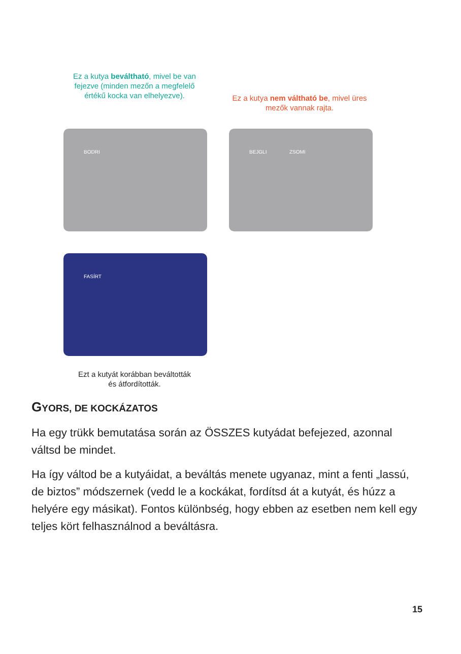Ez a kutya beváltható, mivel be van fejezve (minden mezőn a megfelelő értékű kocka van elhelyezve).
Ez a kutya nem váltható be, mivel üres mezők vannak rajta.
BODRI BEJGLI ZSOMI
FASÍRT
Ezt a kutyát korábban beváltották és átfordították.
GYORS, DE KOCKÁZATOS
Ha egy trükk bemutatása során az ÖSSZES kutyádat befejezed, azonnal váltsd be mindet.
Ha így váltod be a kutyáidat, a beváltás menete ugyanaz, mint a fenti „lassú, de biztos” módszernek (vedd le a kockákat, fordítsd át a kutyát, és húzz a helyére egy másikat). Fontos különbség, hogy ebben az esetben nem kell egy teljes kört felhasználnod a beváltásra.
15